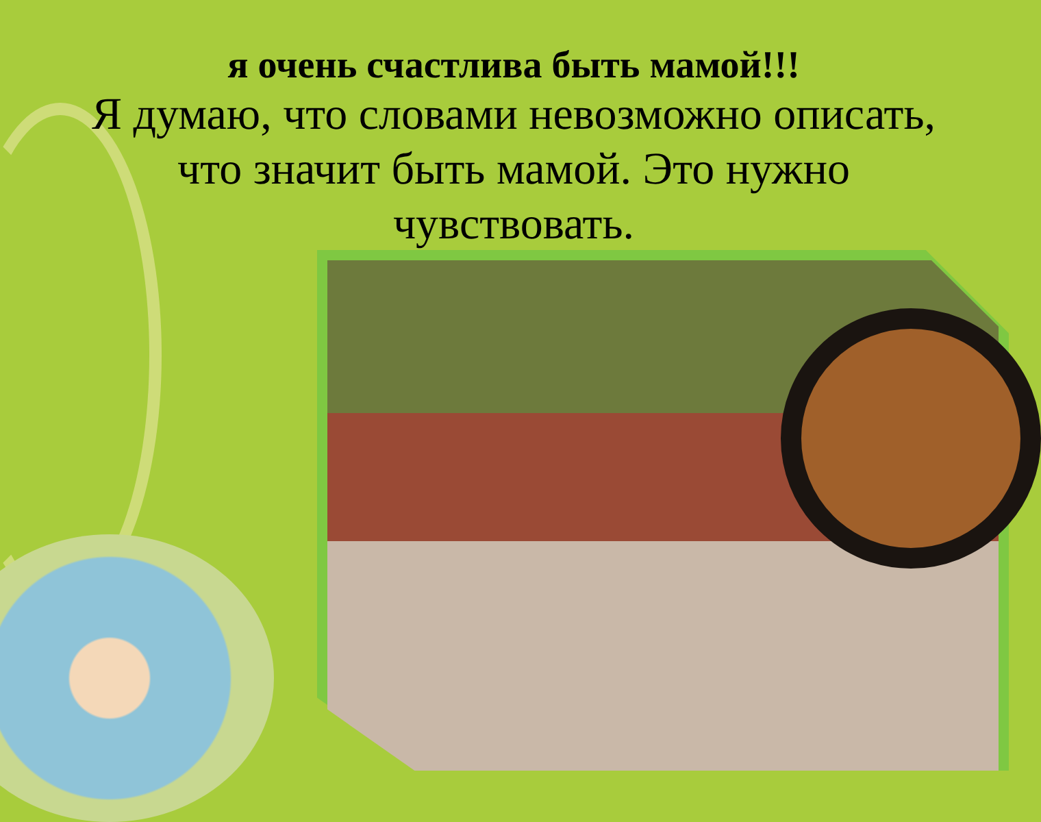я очень счастлива быть мамой!!!
Я думаю, что словами невозможно описать, что значит быть мамой. Это нужно чувствовать.